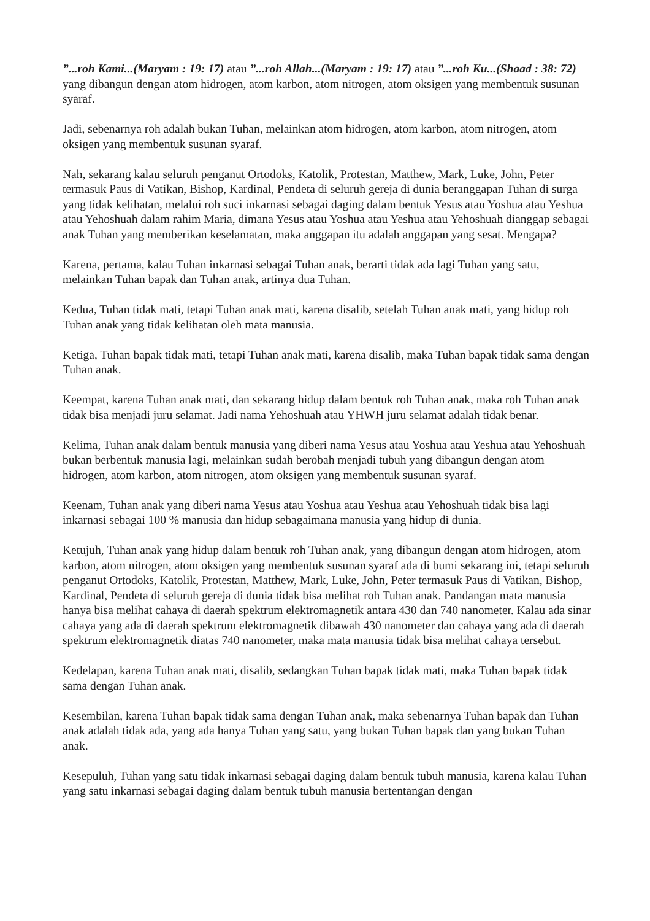”...roh Kami...(Maryam : 19: 17) atau ”...roh Allah...(Maryam : 19: 17) atau ”...roh Ku...(Shaad : 38: 72) yang dibangun dengan atom hidrogen, atom karbon, atom nitrogen, atom oksigen yang membentuk susunan syaraf.
Jadi, sebenarnya roh adalah bukan Tuhan, melainkan atom hidrogen, atom karbon, atom nitrogen, atom oksigen yang membentuk susunan syaraf.
Nah, sekarang kalau seluruh penganut Ortodoks, Katolik, Protestan, Matthew, Mark, Luke, John, Peter termasuk Paus di Vatikan, Bishop, Kardinal, Pendeta di seluruh gereja di dunia beranggapan Tuhan di surga yang tidak kelihatan, melalui roh suci inkarnasi sebagai daging dalam bentuk Yesus atau Yoshua atau Yeshua atau Yehoshuah dalam rahim Maria, dimana Yesus atau Yoshua atau Yeshua atau Yehoshuah dianggap sebagai anak Tuhan yang memberikan keselamatan, maka anggapan itu adalah anggapan yang sesat. Mengapa?
Karena, pertama, kalau Tuhan inkarnasi sebagai Tuhan anak, berarti tidak ada lagi Tuhan yang satu, melainkan Tuhan bapak dan Tuhan anak, artinya dua Tuhan.
Kedua, Tuhan tidak mati, tetapi Tuhan anak mati, karena disalib, setelah Tuhan anak mati, yang hidup roh Tuhan anak yang tidak kelihatan oleh mata manusia.
Ketiga, Tuhan bapak tidak mati, tetapi Tuhan anak mati, karena disalib, maka Tuhan bapak tidak sama dengan Tuhan anak.
Keempat, karena Tuhan anak mati, dan sekarang hidup dalam bentuk roh Tuhan anak, maka roh Tuhan anak tidak bisa menjadi juru selamat. Jadi nama Yehoshuah atau YHWH juru selamat adalah tidak benar.
Kelima, Tuhan anak dalam bentuk manusia yang diberi nama Yesus atau Yoshua atau Yeshua atau Yehoshuah bukan berbentuk manusia lagi, melainkan sudah berobah menjadi tubuh yang dibangun dengan atom hidrogen, atom karbon, atom nitrogen, atom oksigen yang membentuk susunan syaraf.
Keenam, Tuhan anak yang diberi nama Yesus atau Yoshua atau Yeshua atau Yehoshuah tidak bisa lagi inkarnasi sebagai 100 % manusia dan hidup sebagaimana manusia yang hidup di dunia.
Ketujuh, Tuhan anak yang hidup dalam bentuk roh Tuhan anak, yang dibangun dengan atom hidrogen, atom karbon, atom nitrogen, atom oksigen yang membentuk susunan syaraf ada di bumi sekarang ini, tetapi seluruh penganut Ortodoks, Katolik, Protestan, Matthew, Mark, Luke, John, Peter termasuk Paus di Vatikan, Bishop, Kardinal, Pendeta di seluruh gereja di dunia tidak bisa melihat roh Tuhan anak. Pandangan mata manusia hanya bisa melihat cahaya di daerah spektrum elektromagnetik antara 430 dan 740 nanometer. Kalau ada sinar cahaya yang ada di daerah spektrum elektromagnetik dibawah 430 nanometer dan cahaya yang ada di daerah spektrum elektromagnetik diatas 740 nanometer, maka mata manusia tidak bisa melihat cahaya tersebut.
Kedelapan, karena Tuhan anak mati, disalib, sedangkan Tuhan bapak tidak mati, maka Tuhan bapak tidak sama dengan Tuhan anak.
Kesembilan, karena Tuhan bapak tidak sama dengan Tuhan anak, maka sebenarnya Tuhan bapak dan Tuhan anak adalah tidak ada, yang ada hanya Tuhan yang satu, yang bukan Tuhan bapak dan yang bukan Tuhan anak.
Kesepuluh, Tuhan yang satu tidak inkarnasi sebagai daging dalam bentuk tubuh manusia, karena kalau Tuhan yang satu inkarnasi sebagai daging dalam bentuk tubuh manusia bertentangan dengan